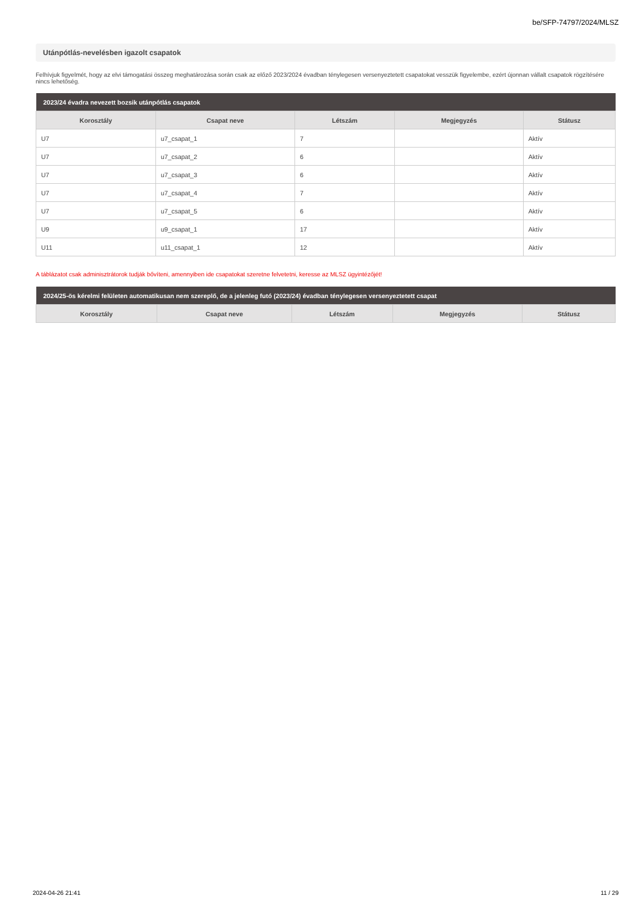be/SFP-74797/2024/MLSZ
Utánpótlás-nevelésben igazolt csapatok
Felhívjuk figyelmét, hogy az elvi támogatási összeg meghatározása során csak az előző 2023/2024 évadban ténylegesen versenyeztetett csapatokat vesszük figyelembe, ezért újonnan vállalt csapatok rögzítésére nincs lehetőség.
| 2023/24 évadra nevezett bozsik utánpótlás csapatok | | | | |
| --- | --- | --- | --- | --- |
| Korosztály | Csapat neve | Létszám | Megjegyzés | Státusz |
| U7 | u7_csapat_1 | 7 | | Aktív |
| U7 | u7_csapat_2 | 6 | | Aktív |
| U7 | u7_csapat_3 | 6 | | Aktív |
| U7 | u7_csapat_4 | 7 | | Aktív |
| U7 | u7_csapat_5 | 6 | | Aktív |
| U9 | u9_csapat_1 | 17 | | Aktív |
| U11 | u11_csapat_1 | 12 | | Aktív |
A táblázatot csak adminisztrátorok tudják bővíteni, amennyiben ide csapatokat szeretne felvetetni, keresse az MLSZ ügyintézőjét!
| 2024/25-ös kérelmi felületen automatikusan nem szereplő, de a jelenleg futó (2023/24) évadban ténylegesen versenyeztetett csapat | | | | |
| --- | --- | --- | --- | --- |
| Korosztály | Csapat neve | Létszám | Megjegyzés | Státusz |
2024-04-26 21:41 11 / 29